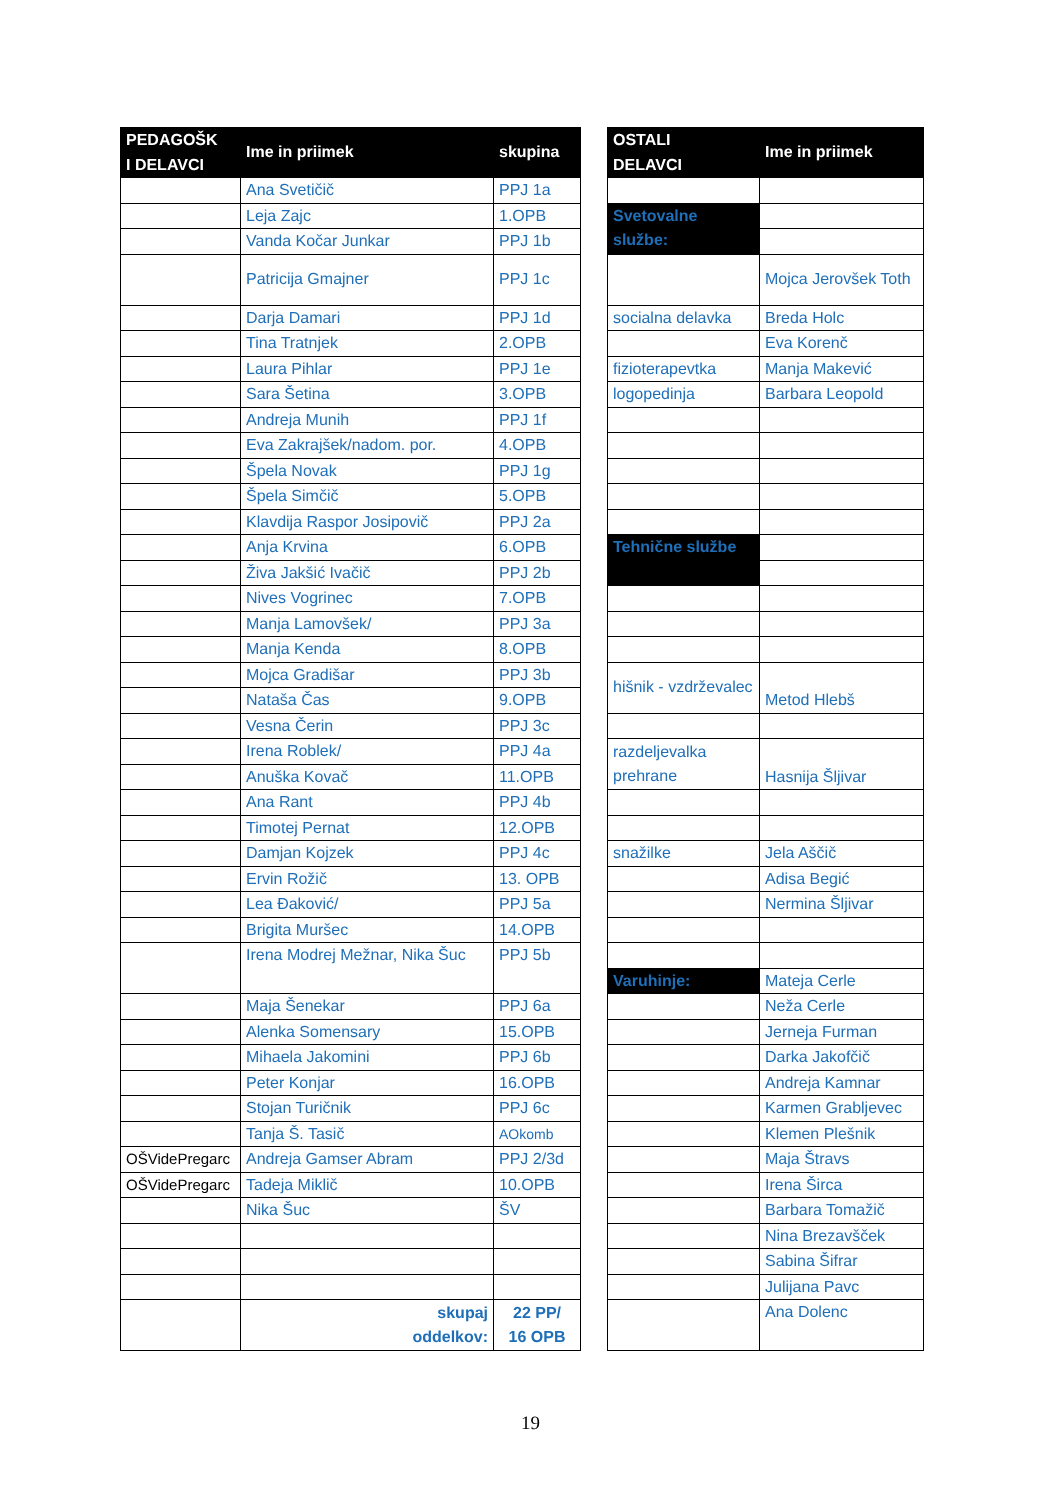| PEDAGOŠK I DELAVCI | Ime in priimek | skupina | | OSTALI DELAVCI | Ime in priimek |
| | Ana Svetičič | PPJ 1a | | | |
| | Leja Zajc | 1.OPB | | Svetovalne službe: | |
| | Vanda Kočar Junkar | PPJ 1b | | | |
| | Patricija Gmajner | PPJ 1c | | | Mojca Jerovšek Toth |
| | Darja Damari | PPJ 1d | | socialna delavka | Breda Holc |
| | Tina Tratnjek | 2.OPB | | | Eva Korenč |
| | Laura Pihlar | PPJ 1e | | fizioterapevtka | Manja Makević |
| | Sara Šetina | 3.OPB | | logopedinja | Barbara Leopold |
| | Andreja Munih | PPJ 1f | | | |
| | Eva Zakrajšek/nadom. por. | 4.OPB | | | |
| | Špela Novak | PPJ 1g | | | |
| | Špela Simčič | 5.OPB | | | |
| | Klavdija Raspor Josipovič | PPJ 2a | | | |
| | Anja Krvina | 6.OPB | | Tehnične službe | |
| | Živa Jakšić Ivačič | PPJ 2b | | | |
| | Nives Vogrinec | 7.OPB | | | |
| | Manja Lamovšek/ | PPJ 3a | | | |
| | Manja Kenda | 8.OPB | | | |
| | Mojca Gradišar | PPJ 3b | | hišnik - vzdrževalec | Metod Hlebš |
| | Nataša Čas | 9.OPB | | | |
| | Vesna Čerin | PPJ 3c | | | |
| | Irena Roblek/ | PPJ 4a | | razdeljevalka prehrane | Hasnija Šljivar |
| | Anuška Kovač | 11.OPB | | | |
| | Ana Rant | PPJ 4b | | | |
| | Timotej Pernat | 12.OPB | | | |
| | Damjan Kojzek | PPJ 4c | | snažilke | Jela Aščič |
| | Ervin Rožič | 13. OPB | | | Adisa Begić |
| | Lea Đaković/ | PPJ 5a | | | Nermina Šljivar |
| | Brigita Muršec | 14.OPB | | | |
| | Irena Modrej Mežnar, Nika Šuc | PPJ 5b | | | |
| | | | | Varuhinje: | Mateja Cerle |
| | Maja Šenekar | PPJ 6a | | | Neža Cerle |
| | Alenka Somensary | 15.OPB | | | Jerneja Furman |
| | Mihaela Jakomini | PPJ 6b | | | Darka Jakofčič |
| | Peter Konjar | 16.OPB | | | Andreja Kamnar |
| | Stojan Turičnik | PPJ 6c | | | Karmen Grabljevec |
| | Tanja Š. Tasič | AOkomb | | | Klemen Plešnik |
| OŠVidePregarc | Andreja Gamser Abram | PPJ 2/3d | | | Maja Štravs |
| OŠVidePregarc | Tadeja Miklič | 10.OPB | | | Irena Širca |
| | Nika Šuc | ŠV | | | Barbara Tomažič |
| | | | | | Nina Brezavšček |
| | | | | | Sabina Šifrar |
| | | | | | Julijana Pavc |
| | skupaj oddelkov: | 22 PP/ 16 OPB | | | Ana Dolenc |
19